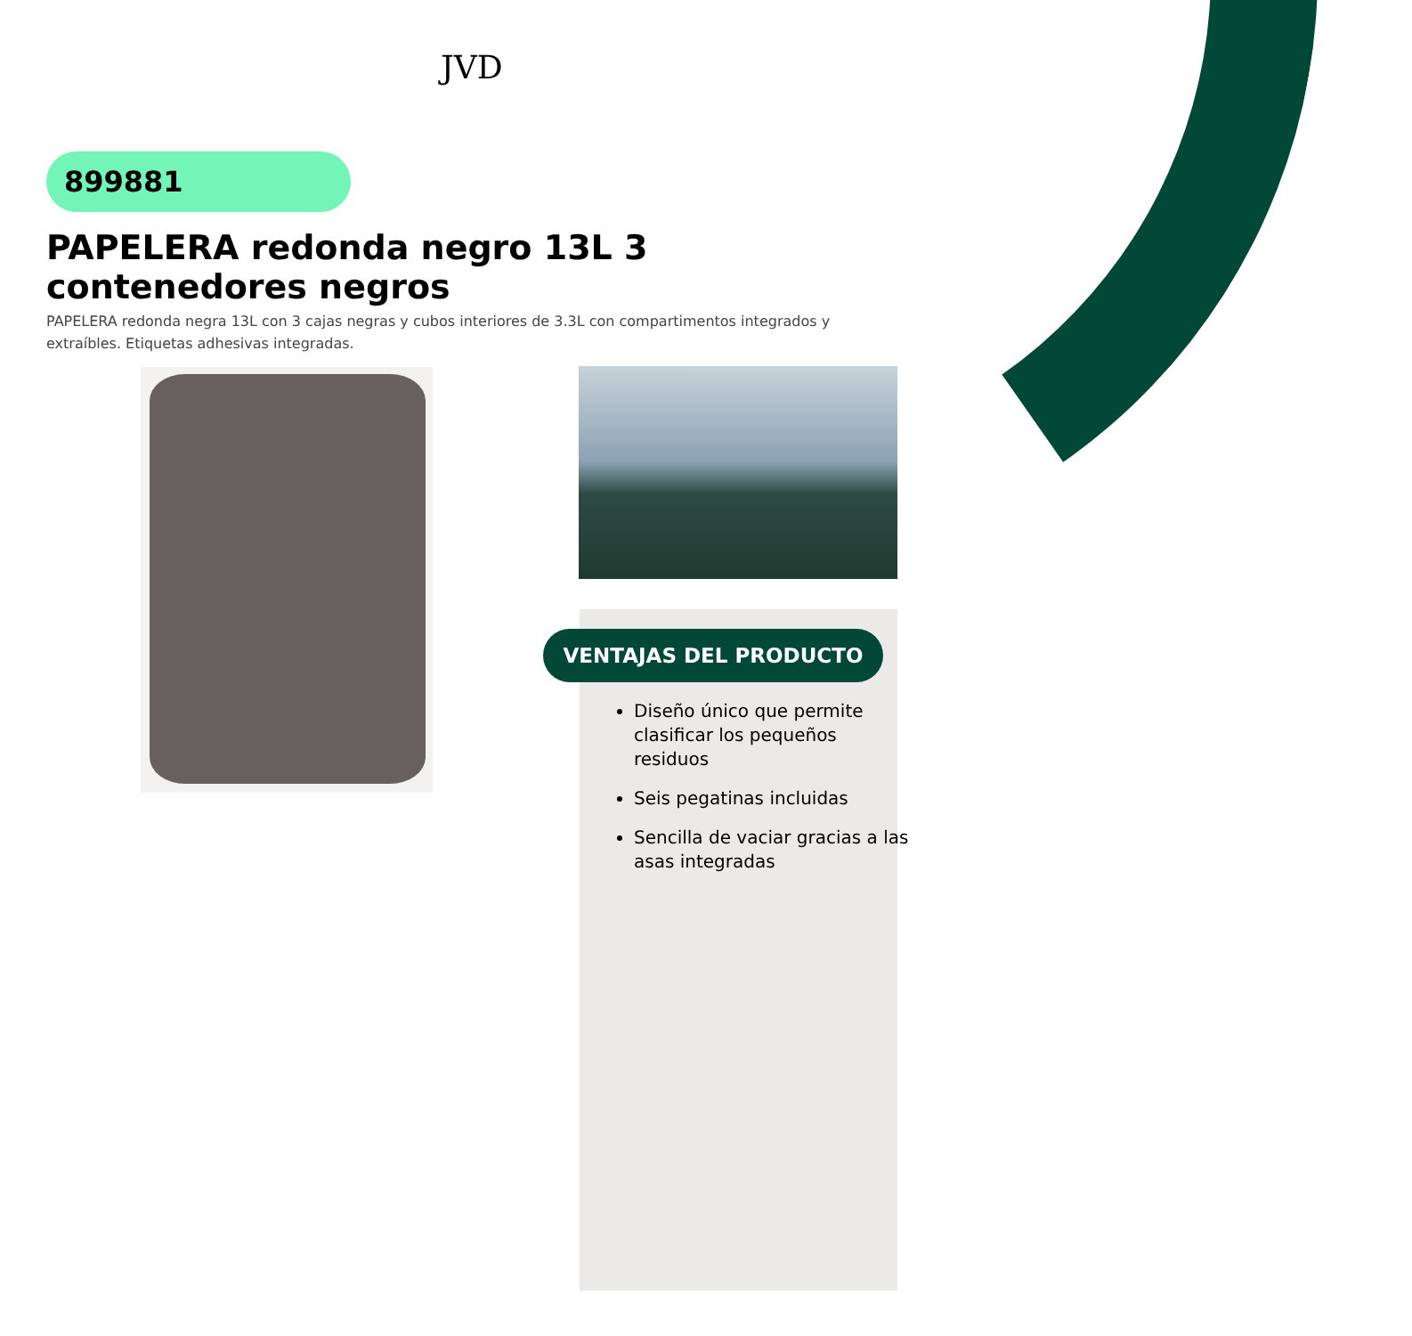JVD
899881
PAPELERA redonda negro 13L 3 contenedores negros
PAPELERA redonda negra 13L con 3 cajas negras y cubos interiores de 3.3L con compartimentos integrados y extraíbles. Etiquetas adhesivas integradas.
VENTAJAS DEL PRODUCTO
Diseño único que permite clasificar los pequeños residuos
Seis pegatinas incluidas
Sencilla de vaciar gracias a las asas integradas